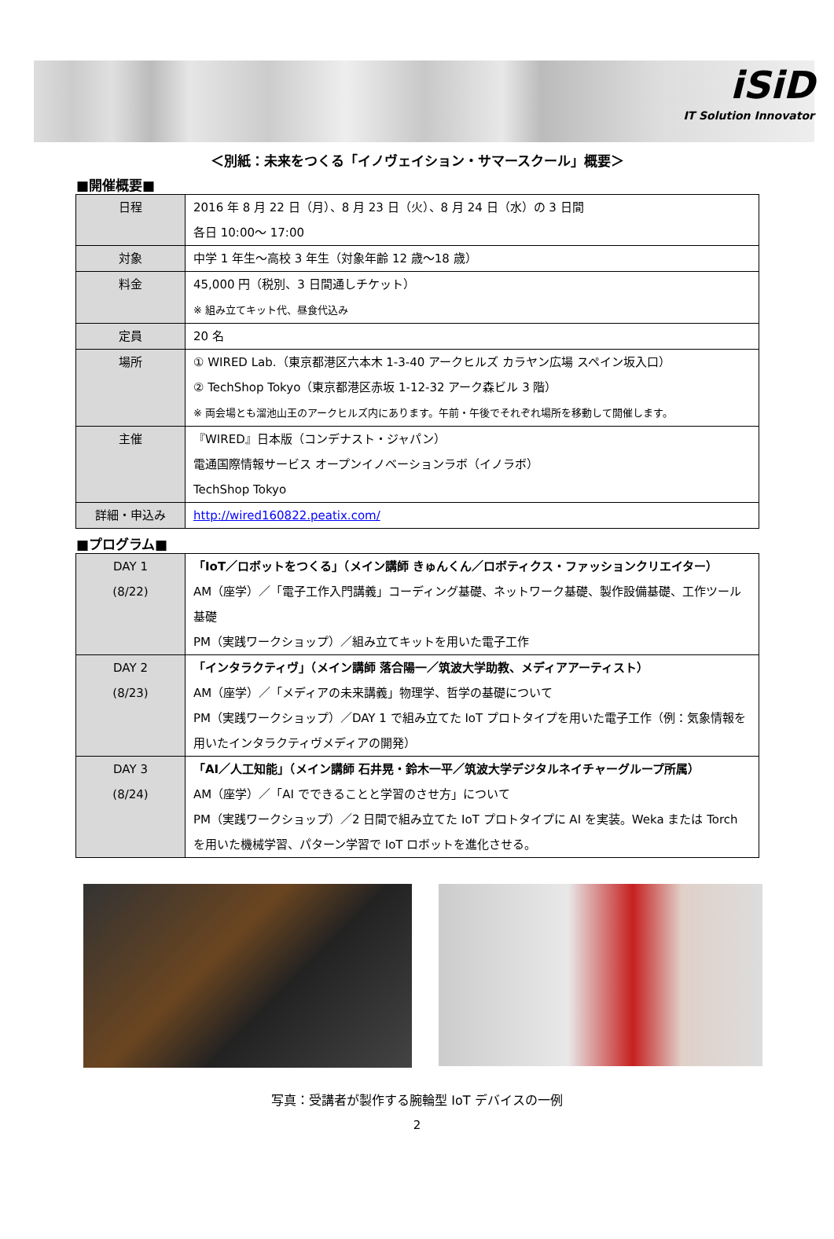iSiD
IT Solution Innovator
＜別紙：未来をつくる「イノヴェイション・サマースクール」概要＞
■開催概要■
| 日程 | 2016 年 8 月 22 日（月）、8 月 23 日（火）、8 月 24 日（水）の 3 日間 各日 10:00～ 17:00 |
| 対象 | 中学 1 年生～高校 3 年生（対象年齢 12 歳～18 歳） |
| 料金 | 45,000 円（税別、3 日間通しチケット） ※ 組み立てキット代、昼食代込み |
| 定員 | 20 名 |
| 場所 | ① WIRED Lab.（東京都港区六本木 1-3-40 アークヒルズ カラヤン広場 スペイン坂入口） ② TechShop Tokyo（東京都港区赤坂 1-12-32 アーク森ビル 3 階） ※ 両会場とも溜池山王のアークヒルズ内にあります。午前・午後でそれぞれ場所を移動して開催します。 |
| 主催 | 『WIRED』日本版（コンデナスト・ジャパン） 電通国際情報サービス オープンイノベーションラボ（イノラボ） TechShop Tokyo |
| 詳細・申込み | http://wired160822.peatix.com/ |
■プログラム■
| DAY 1 (8/22) | 「IoT／ロボットをつくる」（メイン講師 きゅんくん／ロボティクス・ファッションクリエイター） AM（座学）／「電子工作入門講義」コーディング基礎、ネットワーク基礎、製作設備基礎、工作ツール基礎 PM（実践ワークショップ）／組み立てキットを用いた電子工作 |
| DAY 2 (8/23) | 「インタラクティヴ」（メイン講師 落合陽一／筑波大学助教、メディアアーティスト） AM（座学）／「メディアの未来講義」物理学、哲学の基礎について PM（実践ワークショップ）／DAY 1 で組み立てた IoT プロトタイプを用いた電子工作（例：気象情報を用いたインタラクティヴメディアの開発） |
| DAY 3 (8/24) | 「AI／人工知能」（メイン講師 石井晃・鈴木一平／筑波大学デジタルネイチャーグループ所属） AM（座学）／「AI でできることと学習のさせ方」について PM（実践ワークショップ）／2 日間で組み立てた IoT プロトタイプに AI を実装。Weka または Torch を用いた機械学習、パターン学習で IoT ロボットを進化させる。 |
写真：受講者が製作する腕輪型 IoT デバイスの一例
2